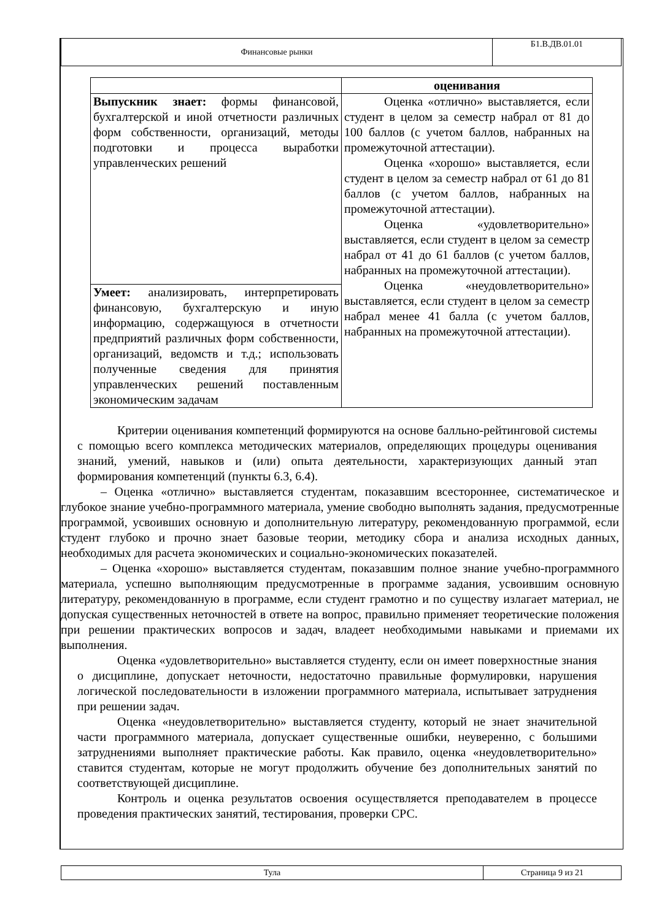| Финансовые рынки | Б1.В.ДВ.01.01 |
| | оценивания |
| Выпускник знает: формы финансовой, бухгалтерской и иной отчетности различных форм собственности, организаций, методы подготовки и процесса выработки управленческих решений | Оценка «отлично» выставляется, если студент в целом за семестр набрал от 81 до 100 баллов (с учетом баллов, набранных на промежуточной аттестации). Оценка «хорошо» выставляется, если студент в целом за семестр набрал от 61 до 81 баллов (с учетом баллов, набранных на промежуточной аттестации). Оценка «удовлетворительно» выставляется, если студент в целом за семестр набрал от 41 до 61 баллов (с учетом баллов, набранных на промежуточной аттестации). Оценка «неудовлетворительно» выставляется, если студент в целом за семестр набрал менее 41 балла (с учетом баллов, набранных на промежуточной аттестации). |
| Умеет: анализировать, интерпретировать финансовую, бухгалтерскую и иную информацию, содержащуюся в отчетности предприятий различных форм собственности, организаций, ведомств и т.д.; использовать полученные сведения для принятия управленческих решений поставленным экономическим задачам | |
Критерии оценивания компетенций формируются на основе балльно-рейтинговой системы с помощью всего комплекса методических материалов, определяющих процедуры оценивания знаний, умений, навыков и (или) опыта деятельности, характеризующих данный этап формирования компетенций (пункты 6.3, 6.4).
– Оценка «отлично» выставляется студентам, показавшим всестороннее, систематическое и глубокое знание учебно-программного материала, умение свободно выполнять задания, предусмотренные программой, усвоивших основную и дополнительную литературу, рекомендованную программой, если студент глубоко и прочно знает базовые теории, методику сбора и анализа исходных данных, необходимых для расчета экономических и социально-экономических показателей.
– Оценка «хорошо» выставляется студентам, показавшим полное знание учебно-программного материала, успешно выполняющим предусмотренные в программе задания, усвоившим основную литературу, рекомендованную в программе, если студент грамотно и по существу излагает материал, не допуская существенных неточностей в ответе на вопрос, правильно применяет теоретические положения при решении практических вопросов и задач, владеет необходимыми навыками и приемами их выполнения.
Оценка «удовлетворительно» выставляется студенту, если он имеет поверхностные знания о дисциплине, допускает неточности, недостаточно правильные формулировки, нарушения логической последовательности в изложении программного материала, испытывает затруднения при решении задач.
Оценка «неудовлетворительно» выставляется студенту, который не знает значительной части программного материала, допускает существенные ошибки, неуверенно, с большими затруднениями выполняет практические работы. Как правило, оценка «неудовлетворительно» ставится студентам, которые не могут продолжить обучение без дополнительных занятий по соответствующей дисциплине.
Контроль и оценка результатов освоения осуществляется преподавателем в процессе проведения практических занятий, тестирования, проверки СРС.
| Тула | Страница 9 из 21 |